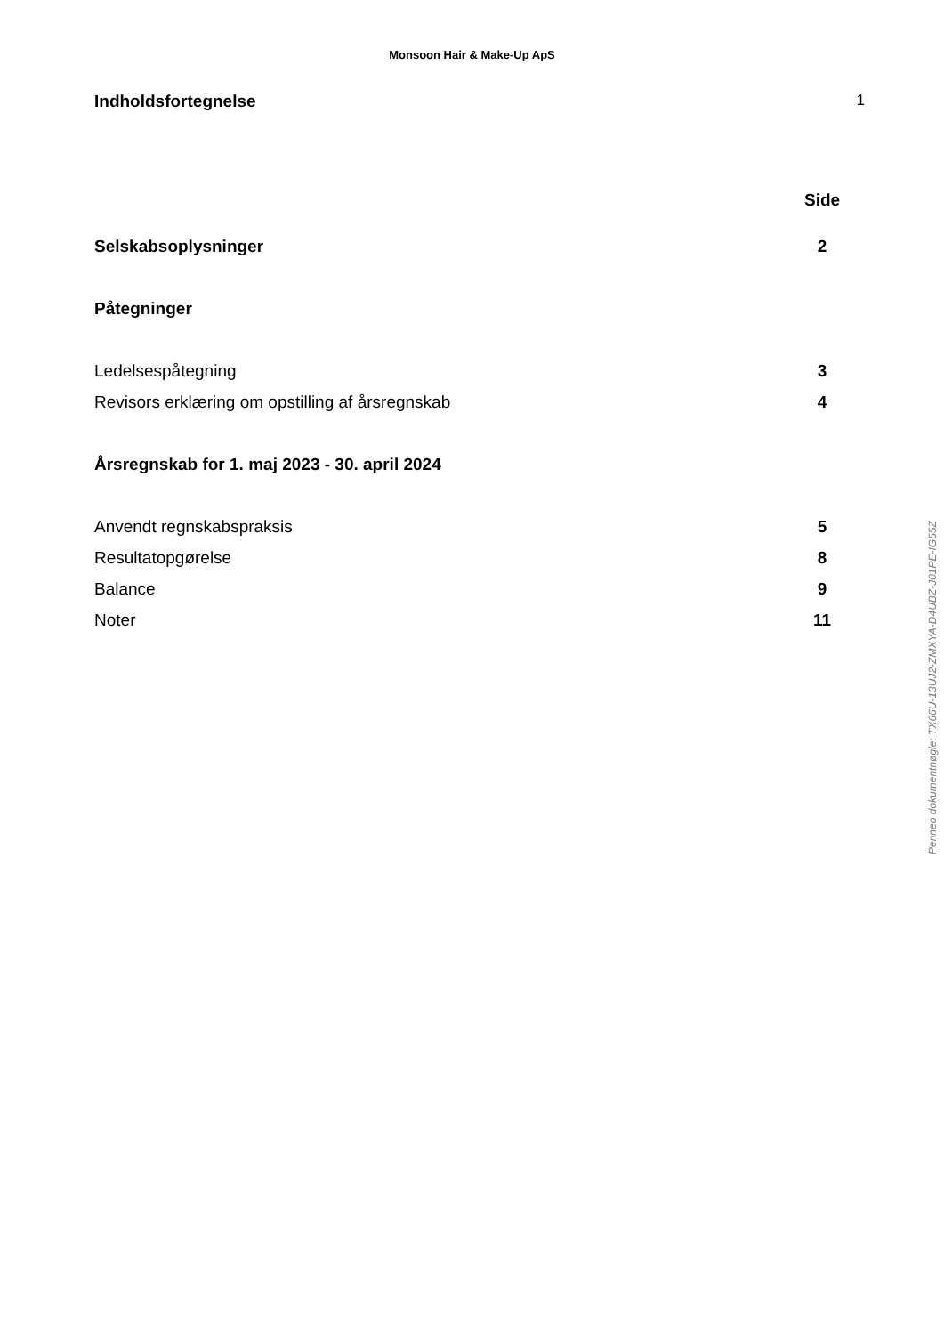Monsoon Hair & Make-Up ApS
Indholdsfortegnelse 1
Side
Selskabsoplysninger 2
Påtegninger
Ledelsespåtegning 3
Revisors erklæring om opstilling af årsregnskab 4
Årsregnskab for 1. maj 2023 - 30. april 2024
Anvendt regnskabspraksis 5
Resultatopgørelse 8
Balance 9
Noter 11
Penneo dokumentnøgle: TX66U-13UJ2-ZMXYA-D4UBZ-J01PE-IG55Z